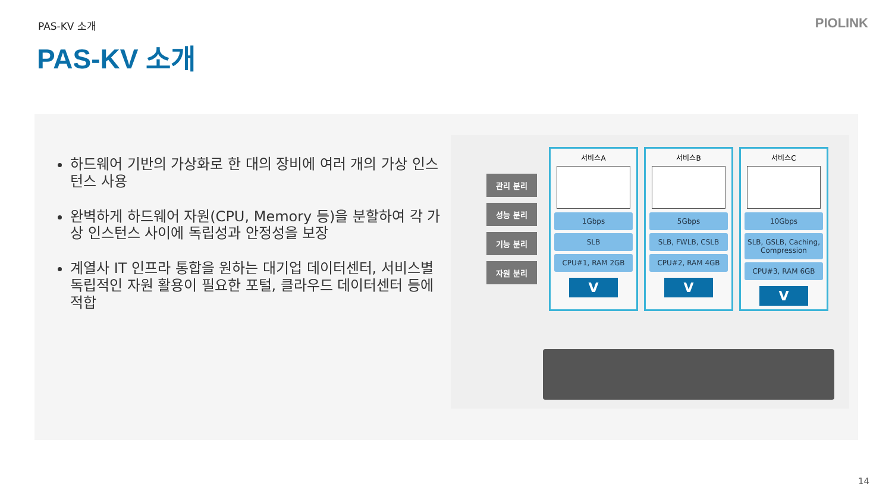PAS-KV 소개 PIOLINK
PAS-KV 소개
하드웨어 기반의 가상화로 한 대의 장비에 여러 개의 가상 인스턴스 사용
완벽하게 하드웨어 자원(CPU, Memory 등)을 분할하여 각 가상 인스턴스 사이에 독립성과 안정성을 보장
계열사 IT 인프라 통합을 원하는 대기업 데이터센터, 서비스별 독립적인 자원 활용이 필요한 포털, 클라우드 데이터센터 등에 적합
관리 분리
성능 분리
기능 분리
자원 분리
서비스A
1Gbps
SLB
CPU#1, RAM 2GB
V
서비스B
5Gbps
SLB, FWLB, CSLB
CPU#2, RAM 4GB
V
서비스C
10Gbps
SLB, GSLB, Caching, Compression
CPU#3, RAM 6GB
V
14